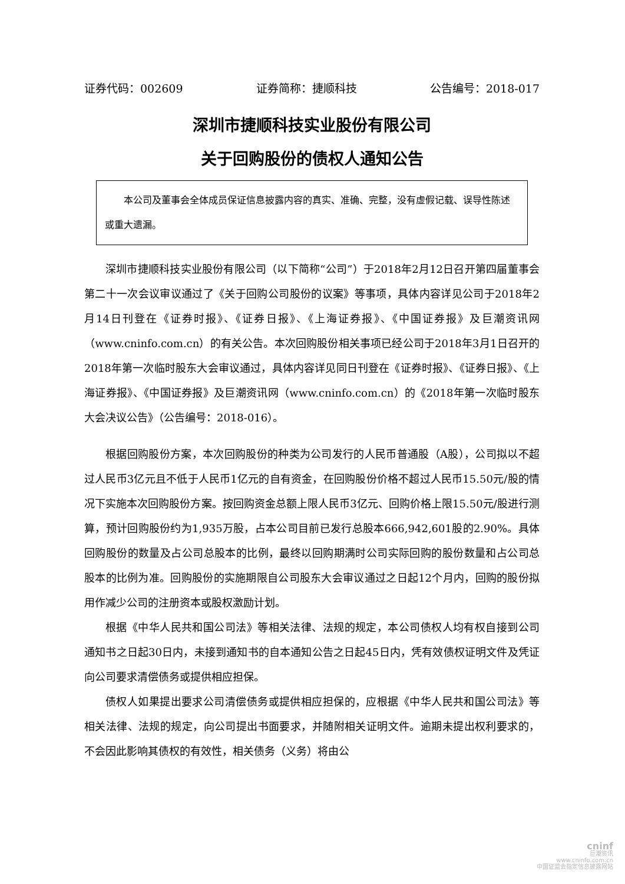证券代码：002609 证券简称：捷顺科技 公告编号：2018-017
深圳市捷顺科技实业股份有限公司
关于回购股份的债权人通知公告
　　本公司及董事会全体成员保证信息披露内容的真实、准确、完整，没有虚假记载、误导性陈述或重大遗漏。
深圳市捷顺科技实业股份有限公司（以下简称“公司”）于2018年2月12日召开第四届董事会第二十一次会议审议通过了《关于回购公司股份的议案》等事项，具体内容详见公司于2018年2月14日刊登在《证券时报》、《证券日报》、《上海证券报》、《中国证券报》及巨潮资讯网（www.cninfo.com.cn）的有关公告。本次回购股份相关事项已经公司于2018年3月1日召开的2018年第一次临时股东大会审议通过，具体内容详见同日刊登在《证券时报》、《证券日报》、《上海证券报》、《中国证券报》及巨潮资讯网（www.cninfo.com.cn）的《2018年第一次临时股东大会决议公告》（公告编号：2018-016）。
根据回购股份方案，本次回购股份的种类为公司发行的人民币普通股（A股），公司拟以不超过人民币3亿元且不低于人民币1亿元的自有资金，在回购股份价格不超过人民币15.50元/股的情况下实施本次回购股份方案。按回购资金总额上限人民币3亿元、回购价格上限15.50元/股进行测算，预计回购股份约为1,935万股，占本公司目前已发行总股本666,942,601股的2.90%。具体回购股份的数量及占公司总股本的比例，最终以回购期满时公司实际回购的股份数量和占公司总股本的比例为准。回购股份的实施期限自公司股东大会审议通过之日起12个月内，回购的股份拟用作减少公司的注册资本或股权激励计划。
根据《中华人民共和国公司法》等相关法律、法规的规定，本公司债权人均有权自接到公司通知书之日起30日内，未接到通知书的自本通知公告之日起45日内，凭有效债权证明文件及凭证向公司要求清偿债务或提供相应担保。
债权人如果提出要求公司清偿债务或提供相应担保的，应根据《中华人民共和国公司法》等相关法律、法规的规定，向公司提出书面要求，并随附相关证明文件。逾期未提出权利要求的，不会因此影响其债权的有效性，相关债务（义务）将由公
cninf
巨潮资讯
www.cninfo.com.cn
中国证监会指定信息披露网站